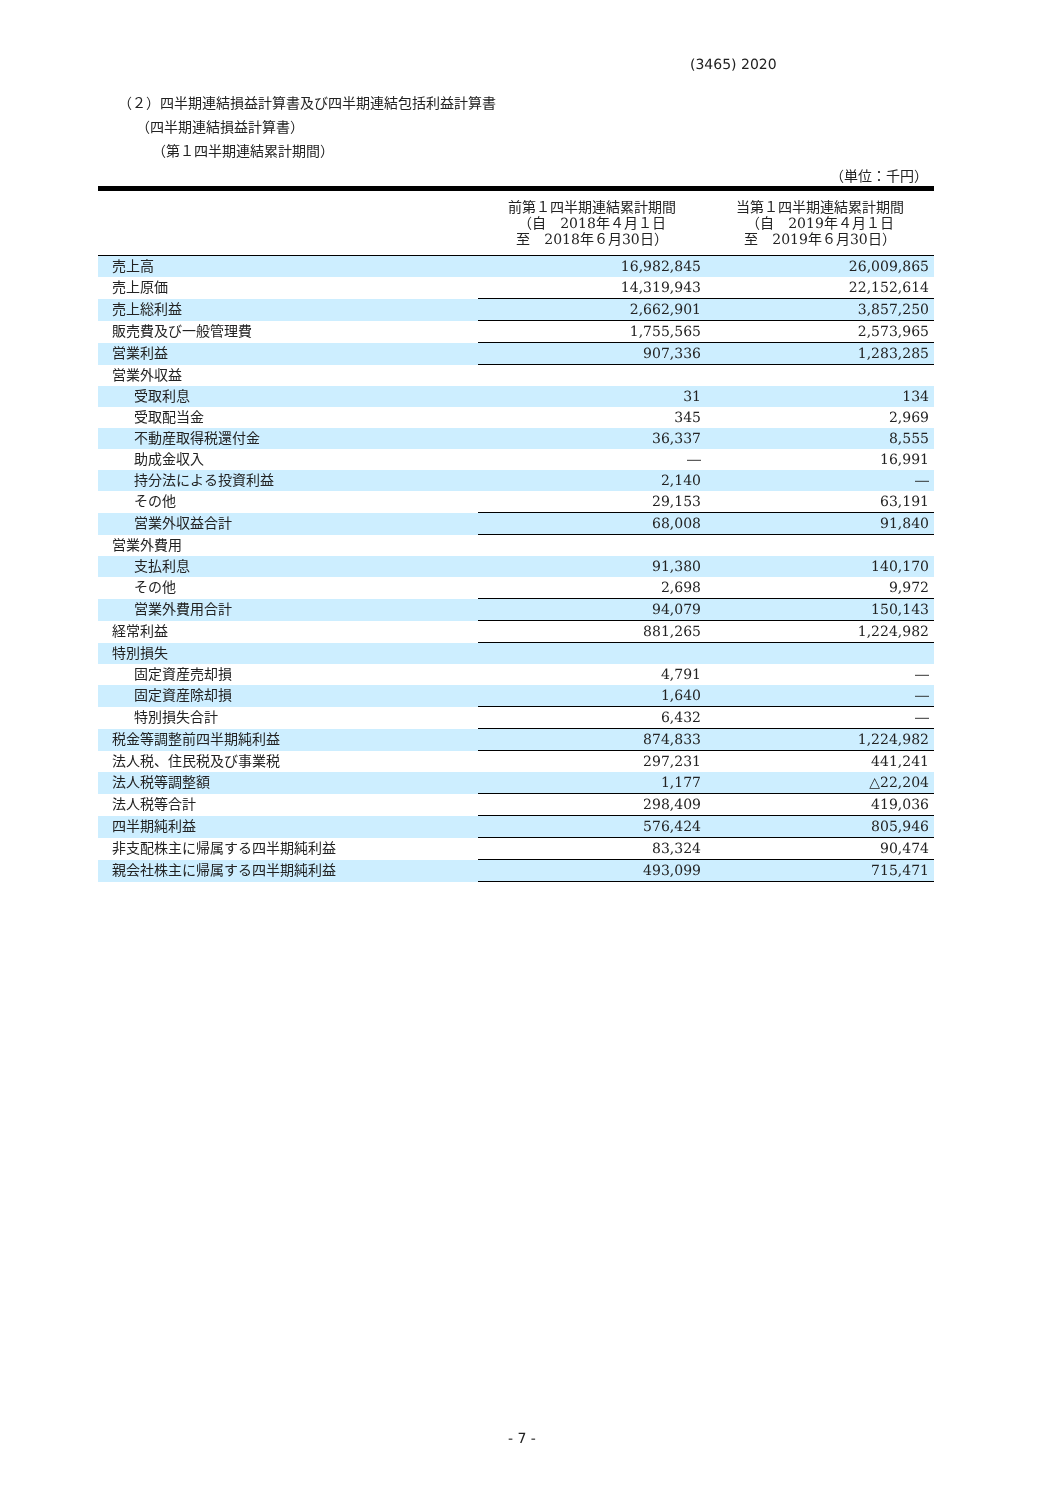(3465) 2020
（２）四半期連結損益計算書及び四半期連結包括利益計算書
（四半期連結損益計算書）
（第１四半期連結累計期間）
（単位：千円）
| | 前第１四半期連結累計期間 （自 2018年４月１日 至 2018年６月30日） | 当第１四半期連結累計期間 （自 2019年４月１日 至 2019年６月30日） |
| --- | --- | --- |
| 売上高 | 16,982,845 | 26,009,865 |
| 売上原価 | 14,319,943 | 22,152,614 |
| 売上総利益 | 2,662,901 | 3,857,250 |
| 販売費及び一般管理費 | 1,755,565 | 2,573,965 |
| 営業利益 | 907,336 | 1,283,285 |
| 営業外収益 | | |
| 受取利息 | 31 | 134 |
| 受取配当金 | 345 | 2,969 |
| 不動産取得税還付金 | 36,337 | 8,555 |
| 助成金収入 | ― | 16,991 |
| 持分法による投資利益 | 2,140 | ― |
| その他 | 29,153 | 63,191 |
| 営業外収益合計 | 68,008 | 91,840 |
| 営業外費用 | | |
| 支払利息 | 91,380 | 140,170 |
| その他 | 2,698 | 9,972 |
| 営業外費用合計 | 94,079 | 150,143 |
| 経常利益 | 881,265 | 1,224,982 |
| 特別損失 | | |
| 固定資産売却損 | 4,791 | ― |
| 固定資産除却損 | 1,640 | ― |
| 特別損失合計 | 6,432 | ― |
| 税金等調整前四半期純利益 | 874,833 | 1,224,982 |
| 法人税、住民税及び事業税 | 297,231 | 441,241 |
| 法人税等調整額 | 1,177 | △22,204 |
| 法人税等合計 | 298,409 | 419,036 |
| 四半期純利益 | 576,424 | 805,946 |
| 非支配株主に帰属する四半期純利益 | 83,324 | 90,474 |
| 親会社株主に帰属する四半期純利益 | 493,099 | 715,471 |
- 7 -